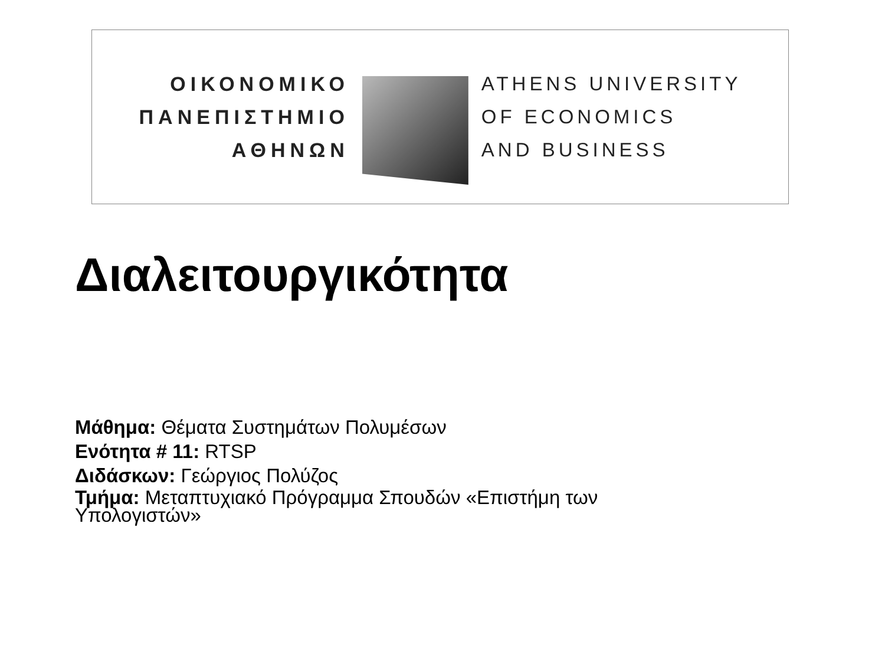ΟΙΚΟΝΟΜΙΚΟ
ΠΑΝΕΠΙΣΤΗΜΙΟ
ΑΘΗΝΩΝ
ATHENS UNIVERSITY
OF ECONOMICS
AND BUSINESS
Διαλειτουργικότητα
Μάθημα: Θέματα Συστημάτων Πολυμέσων
Ενότητα # 11: RTSP
Διδάσκων: Γεώργιος Πολύζος
Τμήμα: Μεταπτυχιακό Πρόγραμμα Σπουδών «Επιστήμη των Υπολογιστών»